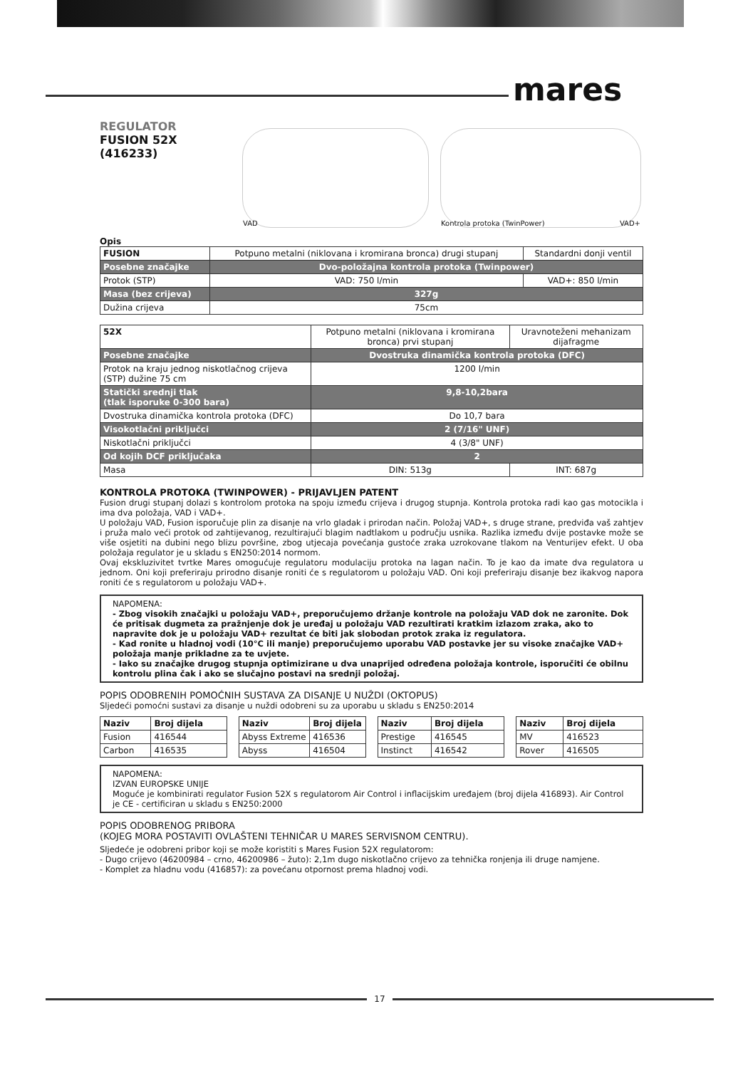mares
REGULATOR
FUSION 52X
(416233)
VAD Kontrola protoka (TwinPower) VAD+
Opis
| FUSION | Potpuno metalni (niklovana i kromirana bronca) drugi stupanj | Standardni donji ventil |
| Posebne značajke | Dvo-položajna kontrola protoka (Twinpower) | |
| Protok (STP) | VAD: 750 l/min | VAD+: 850 l/min |
| Masa (bez crijeva) | 327g | |
| Dužina crijeva | 75cm | |
| 52X | Potpuno metalni (niklovana i kromirana bronca) prvi stupanj | Uravnoteženi mehanizam dijafragme |
| Posebne značajke | Dvostruka dinamička kontrola protoka (DFC) | |
| Protok na kraju jednog niskotlačnog crijeva (STP) dužine 75 cm | 1200 l/min | |
| Statički srednji tlak (tlak isporuke 0-300 bara) | 9,8-10,2bara | |
| Dvostruka dinamička kontrola protoka (DFC) | Do 10,7 bara | |
| Visokotlačni priključci | 2 (7/16" UNF) | |
| Niskotlačni priključci | 4 (3/8" UNF) | |
| Od kojih DCF priključaka | 2 | |
| Masa | DIN: 513g | INT: 687g |
KONTROLA PROTOKA (TWINPOWER) - PRIJAVLJEN PATENT
Fusion drugi stupanj dolazi s kontrolom protoka na spoju između crijeva i drugog stupnja. Kontrola protoka radi kao gas motocikla i ima dva položaja, VAD i VAD+.
U položaju VAD, Fusion isporučuje plin za disanje na vrlo gladak i prirodan način. Položaj VAD+, s druge strane, predviđa vaš zahtjev i pruža malo veći protok od zahtijevanog, rezultirajući blagim nadtlakom u području usnika. Razlika između dvije postavke može se više osjetiti na dubini nego blizu površine, zbog utjecaja povećanja gustoće zraka uzrokovane tlakom na Venturijev efekt. U oba položaja regulator je u skladu s EN250:2014 normom.
Ovaj ekskluzivitet tvrtke Mares omogućuje regulatoru modulaciju protoka na lagan način. To je kao da imate dva regulatora u jednom. Oni koji preferiraju prirodno disanje roniti će s regulatorom u položaju VAD. Oni koji preferiraju disanje bez ikakvog napora roniti će s regulatorom u položaju VAD+.
NAPOMENA:
- Zbog visokih značajki u položaju VAD+, preporučujemo držanje kontrole na položaju VAD dok ne zaronite. Dok će pritisak dugmeta za pražnjenje dok je uređaj u položaju VAD rezultirati kratkim izlazom zraka, ako to napravite dok je u položaju VAD+ rezultat će biti jak slobodan protok zraka iz regulatora.
- Kad ronite u hladnoj vodi (10°C ili manje) preporučujemo uporabu VAD postavke jer su visoke značajke VAD+ položaja manje prikladne za te uvjete.
- Iako su značajke drugog stupnja optimizirane u dva unaprijed određena položaja kontrole, isporučiti će obilnu kontrolu plina čak i ako se slučajno postavi na srednji položaj.
POPIS ODOBRENIH POMOĆNIH SUSTAVA ZA DISANJE U NUŽDI (OKTOPUS)
Sljedeći pomoćni sustavi za disanje u nuždi odobreni su za uporabu u skladu s EN250:2014
| Naziv | Broj dijela |
| --- | --- |
| Fusion | 416544 |
| Carbon | 416535 |
| Naziv | Broj dijela |
| --- | --- |
| Abyss Extreme | 416536 |
| Abyss | 416504 |
| Naziv | Broj dijela |
| --- | --- |
| Prestige | 416545 |
| Instinct | 416542 |
| Naziv | Broj dijela |
| --- | --- |
| MV | 416523 |
| Rover | 416505 |
NAPOMENA:
IZVAN EUROPSKE UNIJE
Moguće je kombinirati regulator Fusion 52X s regulatorom Air Control i inflacijskim uređajem (broj dijela 416893). Air Control je CE - certificiran u skladu s EN250:2000
POPIS ODOBRENOG PRIBORA
(KOJEG MORA POSTAVITI OVLAŠTENI TEHNIČAR U MARES SERVISNOM CENTRU).
Sljedeće je odobreni pribor koji se može koristiti s Mares Fusion 52X regulatorom:
- Dugo crijevo (46200984 – crno, 46200986 – žuto): 2,1m dugo niskotlačno crijevo za tehnička ronjenja ili druge namjene.
- Komplet za hladnu vodu (416857): za povećanu otpornost prema hladnoj vodi.
17